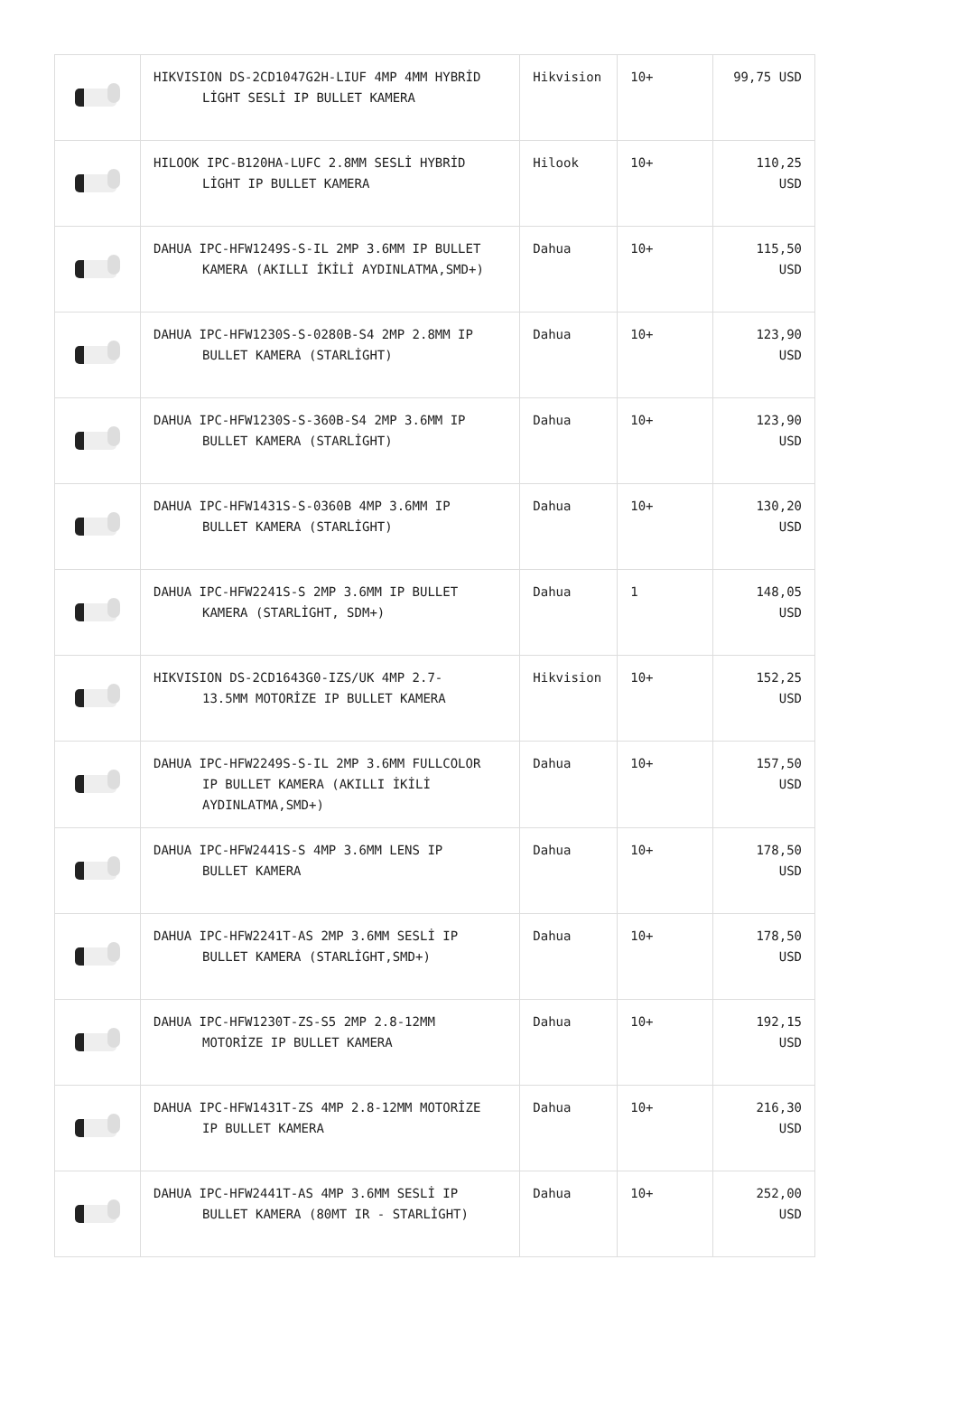| | HIKVISION DS-2CD1047G2H-LIUF 4MP 4MM HYBRİD LİGHT SESLİ IP BULLET KAMERA | Hikvision | 10+ | 99,75 USD |
| | HILOOK IPC-B120HA-LUFC 2.8MM SESLİ HYBRİD LİGHT IP BULLET KAMERA | Hilook | 10+ | 110,25 USD |
| | DAHUA IPC-HFW1249S-S-IL 2MP 3.6MM IP BULLET KAMERA (AKILLI İKİLİ AYDINLATMA,SMD+) | Dahua | 10+ | 115,50 USD |
| | DAHUA IPC-HFW1230S-S-0280B-S4 2MP 2.8MM IP BULLET KAMERA (STARLİGHT) | Dahua | 10+ | 123,90 USD |
| | DAHUA IPC-HFW1230S-S-360B-S4 2MP 3.6MM IP BULLET KAMERA (STARLİGHT) | Dahua | 10+ | 123,90 USD |
| | DAHUA IPC-HFW1431S-S-0360B 4MP 3.6MM IP BULLET KAMERA (STARLİGHT) | Dahua | 10+ | 130,20 USD |
| | DAHUA IPC-HFW2241S-S 2MP 3.6MM IP BULLET KAMERA (STARLİGHT, SDM+) | Dahua | 1 | 148,05 USD |
| | HIKVISION DS-2CD1643G0-IZS/UK 4MP 2.7- 13.5MM MOTORİZE IP BULLET KAMERA | Hikvision | 10+ | 152,25 USD |
| | DAHUA IPC-HFW2249S-S-IL 2MP 3.6MM FULLCOLOR IP BULLET KAMERA (AKILLI İKİLİ AYDINLATMA,SMD+) | Dahua | 10+ | 157,50 USD |
| | DAHUA IPC-HFW2441S-S 4MP 3.6MM LENS IP BULLET KAMERA | Dahua | 10+ | 178,50 USD |
| | DAHUA IPC-HFW2241T-AS 2MP 3.6MM SESLİ IP BULLET KAMERA (STARLİGHT,SMD+) | Dahua | 10+ | 178,50 USD |
| | DAHUA IPC-HFW1230T-ZS-S5 2MP 2.8-12MM MOTORİZE IP BULLET KAMERA | Dahua | 10+ | 192,15 USD |
| | DAHUA IPC-HFW1431T-ZS 4MP 2.8-12MM MOTORİZE IP BULLET KAMERA | Dahua | 10+ | 216,30 USD |
| | DAHUA IPC-HFW2441T-AS 4MP 3.6MM SESLİ IP BULLET KAMERA (80MT IR - STARLİGHT) | Dahua | 10+ | 252,00 USD |